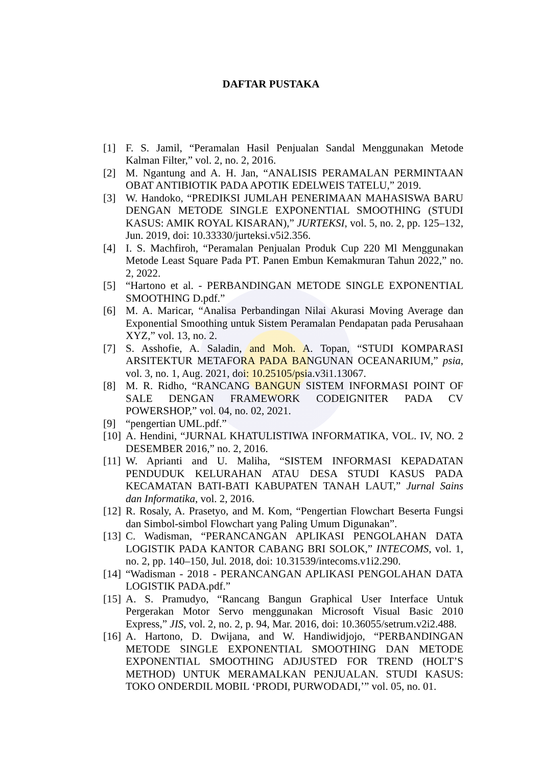DAFTAR PUSTAKA
[1] F. S. Jamil, “Peramalan Hasil Penjualan Sandal Menggunakan Metode Kalman Filter,” vol. 2, no. 2, 2016.
[2] M. Ngantung and A. H. Jan, “ANALISIS PERAMALAN PERMINTAAN OBAT ANTIBIOTIK PADA APOTIK EDELWEIS TATELU,” 2019.
[3] W. Handoko, “PREDIKSI JUMLAH PENERIMAAN MAHASISWA BARU DENGAN METODE SINGLE EXPONENTIAL SMOOTHING (STUDI KASUS: AMIK ROYAL KISARAN),” JURTEKSI, vol. 5, no. 2, pp. 125–132, Jun. 2019, doi: 10.33330/jurteksi.v5i2.356.
[4] I. S. Machfiroh, “Peramalan Penjualan Produk Cup 220 Ml Menggunakan Metode Least Square Pada PT. Panen Embun Kemakmuran Tahun 2022,” no. 2, 2022.
[5] “Hartono et al. - PERBANDINGAN METODE SINGLE EXPONENTIAL SMOOTHING D.pdf.”
[6] M. A. Maricar, “Analisa Perbandingan Nilai Akurasi Moving Average dan Exponential Smoothing untuk Sistem Peramalan Pendapatan pada Perusahaan XYZ,” vol. 13, no. 2.
[7] S. Asshofie, A. Saladin, and Moh. A. Topan, “STUDI KOMPARASI ARSITEKTUR METAFORA PADA BANGUNAN OCEANARIUM,” psia, vol. 3, no. 1, Aug. 2021, doi: 10.25105/psia.v3i1.13067.
[8] M. R. Ridho, “RANCANG BANGUN SISTEM INFORMASI POINT OF SALE DENGAN FRAMEWORK CODEIGNITER PADA CV POWERSHOP,” vol. 04, no. 02, 2021.
[9] “pengertian UML.pdf.”
[10] A. Hendini, “JURNAL KHATULISTIWA INFORMATIKA, VOL. IV, NO. 2 DESEMBER 2016,” no. 2, 2016.
[11] W. Aprianti and U. Maliha, “SISTEM INFORMASI KEPADATAN PENDUDUK KELURAHAN ATAU DESA STUDI KASUS PADA KECAMATAN BATI-BATI KABUPATEN TANAH LAUT,” Jurnal Sains dan Informatika, vol. 2, 2016.
[12] R. Rosaly, A. Prasetyo, and M. Kom, “Pengertian Flowchart Beserta Fungsi dan Simbol-simbol Flowchart yang Paling Umum Digunakan”.
[13] C. Wadisman, “PERANCANGAN APLIKASI PENGOLAHAN DATA LOGISTIK PADA KANTOR CABANG BRI SOLOK,” INTECOMS, vol. 1, no. 2, pp. 140–150, Jul. 2018, doi: 10.31539/intecoms.v1i2.290.
[14] “Wadisman - 2018 - PERANCANGAN APLIKASI PENGOLAHAN DATA LOGISTIK PADA.pdf.”
[15] A. S. Pramudyo, “Rancang Bangun Graphical User Interface Untuk Pergerakan Motor Servo menggunakan Microsoft Visual Basic 2010 Express,” JIS, vol. 2, no. 2, p. 94, Mar. 2016, doi: 10.36055/setrum.v2i2.488.
[16] A. Hartono, D. Dwijana, and W. Handiwidjojo, “PERBANDINGAN METODE SINGLE EXPONENTIAL SMOOTHING DAN METODE EXPONENTIAL SMOOTHING ADJUSTED FOR TREND (HOLT’S METHOD) UNTUK MERAMALKAN PENJUALAN. STUDI KASUS: TOKO ONDERDIL MOBIL ‘PRODI, PURWODADI,’” vol. 05, no. 01.